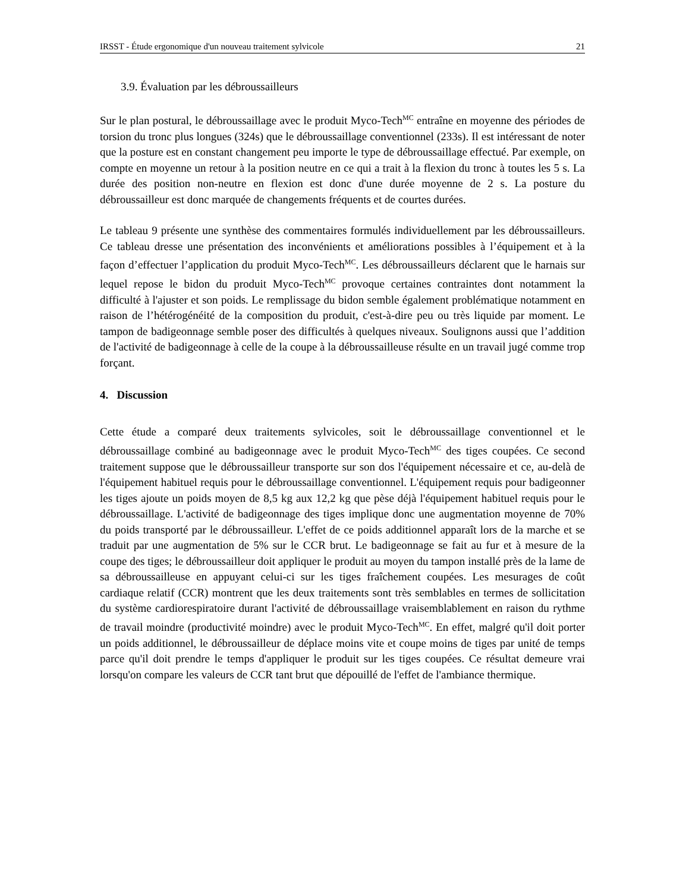IRSST - Étude ergonomique d'un nouveau traitement sylvicole 21
3.9. Évaluation par les débroussailleurs
Sur le plan postural, le débroussaillage avec le produit Myco-Tech<sup>MC</sup> entraîne en moyenne des périodes de torsion du tronc plus longues (324s) que le débroussaillage conventionnel (233s). Il est intéressant de noter que la posture est en constant changement peu importe le type de débroussaillage effectué. Par exemple, on compte en moyenne un retour à la position neutre en ce qui a trait à la flexion du tronc à toutes les 5 s. La durée des position non-neutre en flexion est donc d'une durée moyenne de 2 s. La posture du débroussailleur est donc marquée de changements fréquents et de courtes durées.
Le tableau 9 présente une synthèse des commentaires formulés individuellement par les débroussailleurs. Ce tableau dresse une présentation des inconvénients et améliorations possibles à l’équipement et à la façon d’effectuer l’application du produit Myco-Tech<sup>MC</sup>. Les débroussailleurs déclarent que le harnais sur lequel repose le bidon du produit Myco-Tech<sup>MC</sup> provoque certaines contraintes dont notamment la difficulté à l'ajuster et son poids. Le remplissage du bidon semble également problématique notamment en raison de l’hétérogénéité de la composition du produit, c'est-à-dire peu ou très liquide par moment. Le tampon de badigeonnage semble poser des difficultés à quelques niveaux. Soulignons aussi que l’addition de l'activité de badigeonnage à celle de la coupe à la débroussailleuse résulte en un travail jugé comme trop forçant.
4. Discussion
Cette étude a comparé deux traitements sylvicoles, soit le débroussaillage conventionnel et le débroussaillage combiné au badigeonnage avec le produit Myco-Tech<sup>MC</sup> des tiges coupées. Ce second traitement suppose que le débroussailleur transporte sur son dos l'équipement nécessaire et ce, au-delà de l'équipement habituel requis pour le débroussaillage conventionnel. L'équipement requis pour badigeonner les tiges ajoute un poids moyen de 8,5 kg aux 12,2 kg que pèse déjà l'équipement habituel requis pour le débroussaillage. L'activité de badigeonnage des tiges implique donc une augmentation moyenne de 70% du poids transporté par le débroussailleur. L'effet de ce poids additionnel apparaît lors de la marche et se traduit par une augmentation de 5% sur le CCR brut. Le badigeonnage se fait au fur et à mesure de la coupe des tiges; le débroussailleur doit appliquer le produit au moyen du tampon installé près de la lame de sa débroussailleuse en appuyant celui-ci sur les tiges fraîchement coupées. Les mesurages de coût cardiaque relatif (CCR) montrent que les deux traitements sont très semblables en termes de sollicitation du système cardiorespiratoire durant l'activité de débroussaillage vraisemblablement en raison du rythme de travail moindre (productivité moindre) avec le produit Myco-Tech<sup>MC</sup>. En effet, malgré qu'il doit porter un poids additionnel, le débroussailleur de déplace moins vite et coupe moins de tiges par unité de temps parce qu'il doit prendre le temps d'appliquer le produit sur les tiges coupées. Ce résultat demeure vrai lorsqu'on compare les valeurs de CCR tant brut que dépouillé de l'effet de l'ambiance thermique.